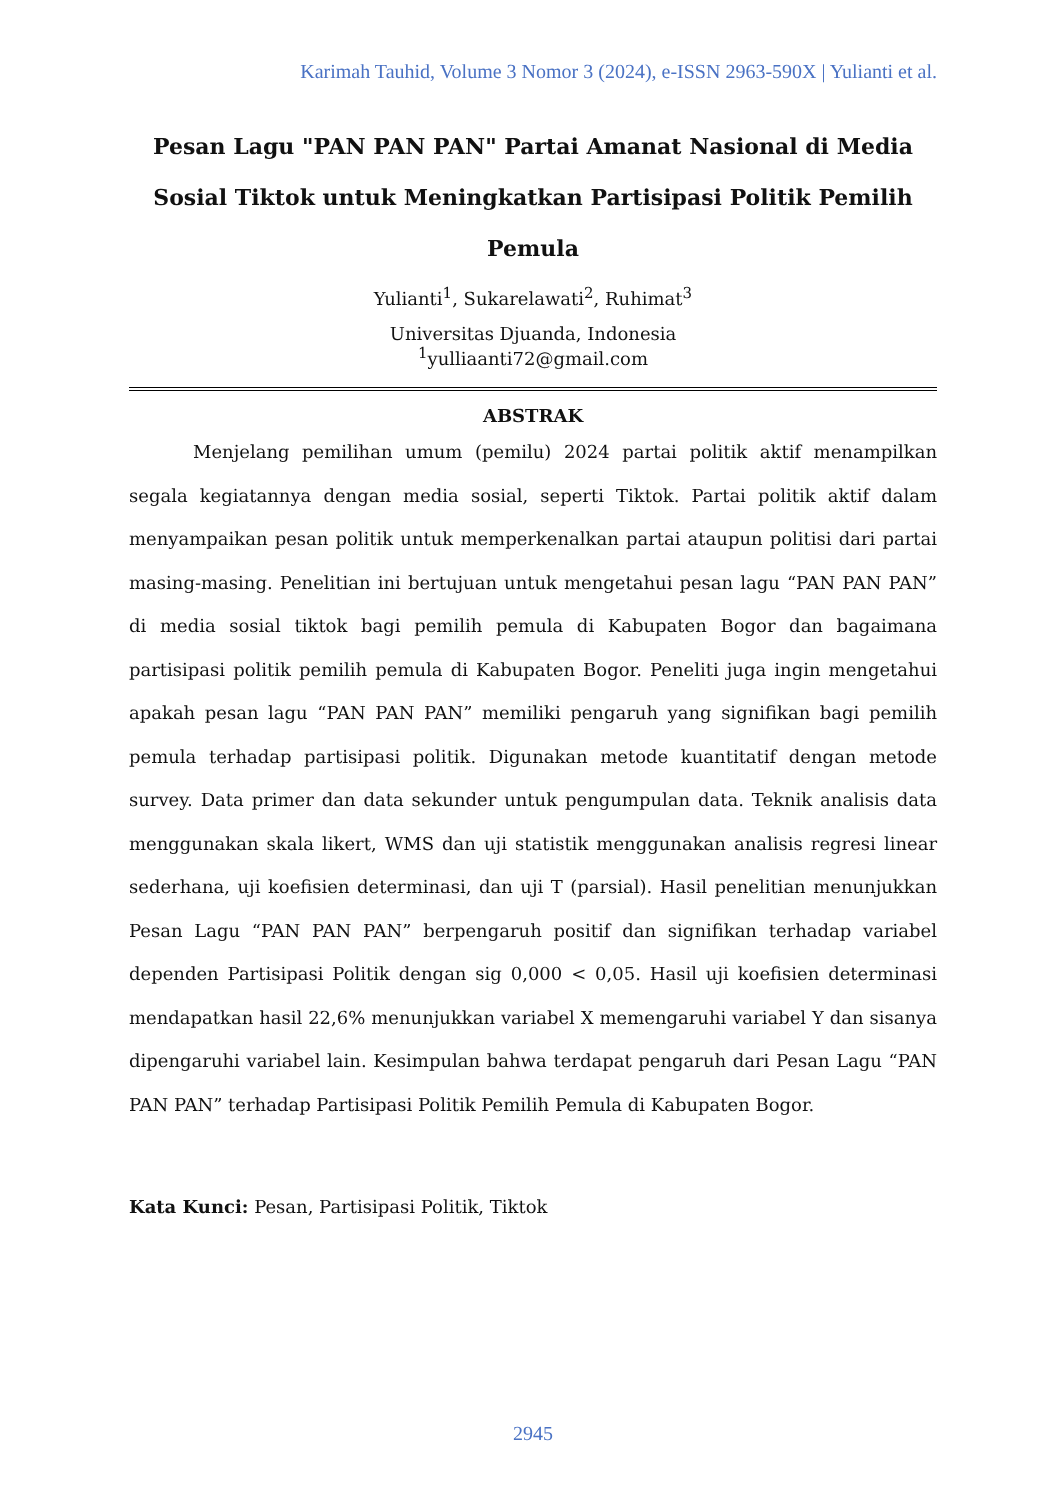Karimah Tauhid, Volume 3 Nomor 3 (2024), e-ISSN 2963-590X | Yulianti et al.
Pesan Lagu "PAN PAN PAN" Partai Amanat Nasional di Media Sosial Tiktok untuk Meningkatkan Partisipasi Politik Pemilih Pemula
Yulianti<sup>1</sup>, Sukarelawati<sup>2</sup>, Ruhimat<sup>3</sup>
Universitas Djuanda, Indonesia
<sup>1</sup> yulliaanti72@gmail.com
ABSTRAK
Menjelang pemilihan umum (pemilu) 2024 partai politik aktif menampilkan segala kegiatannya dengan media sosial, seperti Tiktok. Partai politik aktif dalam menyampaikan pesan politik untuk memperkenalkan partai ataupun politisi dari partai masing-masing. Penelitian ini bertujuan untuk mengetahui pesan lagu “PAN PAN PAN” di media sosial tiktok bagi pemilih pemula di Kabupaten Bogor dan bagaimana partisipasi politik pemilih pemula di Kabupaten Bogor. Peneliti juga ingin mengetahui apakah pesan lagu “PAN PAN PAN” memiliki pengaruh yang signifikan bagi pemilih pemula terhadap partisipasi politik. Digunakan metode kuantitatif dengan metode survey. Data primer dan data sekunder untuk pengumpulan data. Teknik analisis data menggunakan skala likert, WMS dan uji statistik menggunakan analisis regresi linear sederhana, uji koefisien determinasi, dan uji T (parsial). Hasil penelitian menunjukkan Pesan Lagu “PAN PAN PAN” berpengaruh positif dan signifikan terhadap variabel dependen Partisipasi Politik dengan sig 0,000 < 0,05. Hasil uji koefisien determinasi mendapatkan hasil 22,6% menunjukkan variabel X memengaruhi variabel Y dan sisanya dipengaruhi variabel lain. Kesimpulan bahwa terdapat pengaruh dari Pesan Lagu “PAN PAN PAN” terhadap Partisipasi Politik Pemilih Pemula di Kabupaten Bogor.
Kata Kunci: Pesan, Partisipasi Politik, Tiktok
2945